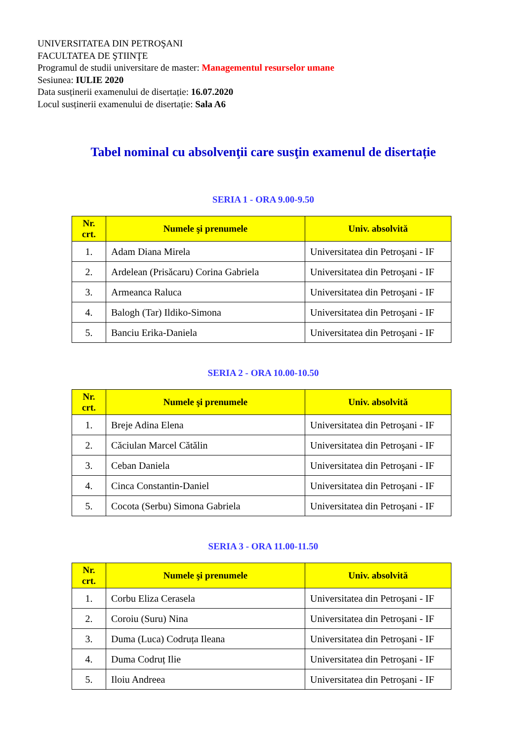UNIVERSITATEA DIN PETROŞANI
FACULTATEA DE ŞTIINŢE
Programul de studii universitare de master: Managementul resurselor umane
Sesiunea: IULIE 2020
Data susținerii examenului de disertație: 16.07.2020
Locul susținerii examenului de disertație: Sala A6
Tabel nominal cu absolvenţii care susţin examenul de disertație
SERIA 1 - ORA 9.00-9.50
| Nr. crt. | Numele şi prenumele | Univ. absolvită |
| --- | --- | --- |
| 1. | Adam Diana Mirela | Universitatea din Petroşani - IF |
| 2. | Ardelean (Prisăcaru) Corina Gabriela | Universitatea din Petroşani - IF |
| 3. | Armeanca Raluca | Universitatea din Petroşani - IF |
| 4. | Balogh (Tar) Ildiko-Simona | Universitatea din Petroşani - IF |
| 5. | Banciu Erika-Daniela | Universitatea din Petroşani - IF |
SERIA 2 - ORA 10.00-10.50
| Nr. crt. | Numele şi prenumele | Univ. absolvită |
| --- | --- | --- |
| 1. | Breje Adina Elena | Universitatea din Petroşani - IF |
| 2. | Căciulan Marcel Cătălin | Universitatea din Petroşani - IF |
| 3. | Ceban Daniela | Universitatea din Petroşani - IF |
| 4. | Cinca Constantin-Daniel | Universitatea din Petroşani - IF |
| 5. | Cocota (Serbu) Simona Gabriela | Universitatea din Petroşani - IF |
SERIA 3 - ORA 11.00-11.50
| Nr. crt. | Numele şi prenumele | Univ. absolvită |
| --- | --- | --- |
| 1. | Corbu Eliza Cerasela | Universitatea din Petroşani - IF |
| 2. | Coroiu (Suru) Nina | Universitatea din Petroşani - IF |
| 3. | Duma (Luca) Codruța Ileana | Universitatea din Petroşani - IF |
| 4. | Duma Codruț Ilie | Universitatea din Petroşani - IF |
| 5. | Iloiu Andreea | Universitatea din Petroşani - IF |